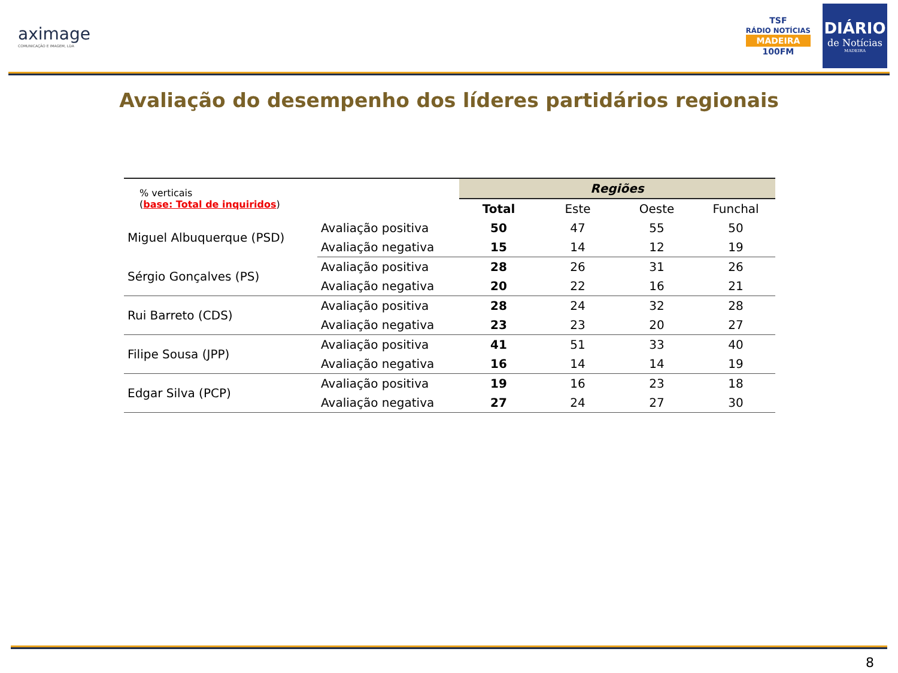aximage
COMUNICAÇÃO E IMAGEM, LDA
TSF
RÁDIO NOTÍCIAS
MADEIRA
100FM
DIÁRIO
de Notícias
MADEIRA
Avaliação do desempenho dos líderes partidários regionais
| % verticais ( base: Total de inquiridos ) | | Regiões | | | |
| | | Total | Este | Oeste | Funchal |
| Miguel Albuquerque (PSD) | Avaliação positiva | 50 | 47 | 55 | 50 |
| | Avaliação negativa | 15 | 14 | 12 | 19 |
| Sérgio Gonçalves (PS) | Avaliação positiva | 28 | 26 | 31 | 26 |
| | Avaliação negativa | 20 | 22 | 16 | 21 |
| Rui Barreto (CDS) | Avaliação positiva | 28 | 24 | 32 | 28 |
| | Avaliação negativa | 23 | 23 | 20 | 27 |
| Filipe Sousa (JPP) | Avaliação positiva | 41 | 51 | 33 | 40 |
| | Avaliação negativa | 16 | 14 | 14 | 19 |
| Edgar Silva (PCP) | Avaliação positiva | 19 | 16 | 23 | 18 |
| | Avaliação negativa | 27 | 24 | 27 | 30 |
8